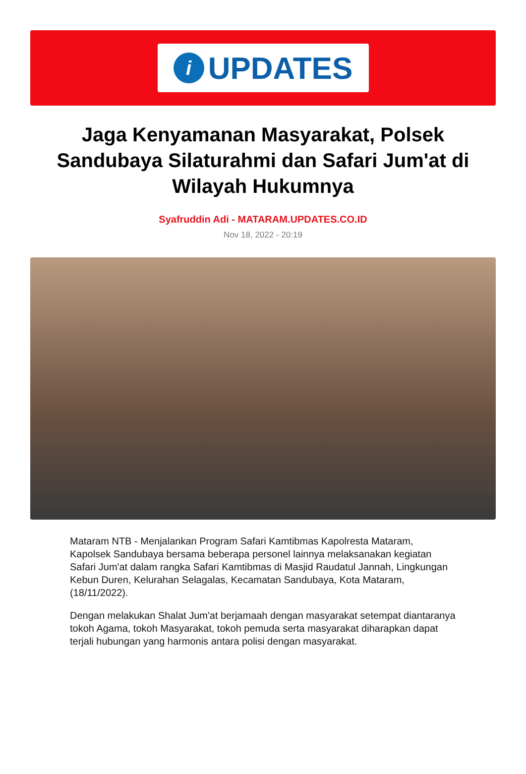i
UPDATES
Jaga Kenyamanan Masyarakat, Polsek Sandubaya Silaturahmi dan Safari Jum'at di Wilayah Hukumnya
Syafruddin Adi - MATARAM.UPDATES.CO.ID
Nov 18, 2022 - 20:19
Mataram NTB - Menjalankan Program Safari Kamtibmas Kapolresta Mataram, Kapolsek Sandubaya bersama beberapa personel lainnya melaksanakan kegiatan Safari Jum'at dalam rangka Safari Kamtibmas di Masjid Raudatul Jannah, Lingkungan Kebun Duren, Kelurahan Selagalas, Kecamatan Sandubaya, Kota Mataram, (18/11/2022).
Dengan melakukan Shalat Jum'at berjamaah dengan masyarakat setempat diantaranya tokoh Agama, tokoh Masyarakat, tokoh pemuda serta masyarakat diharapkan dapat terjali hubungan yang harmonis antara polisi dengan masyarakat.